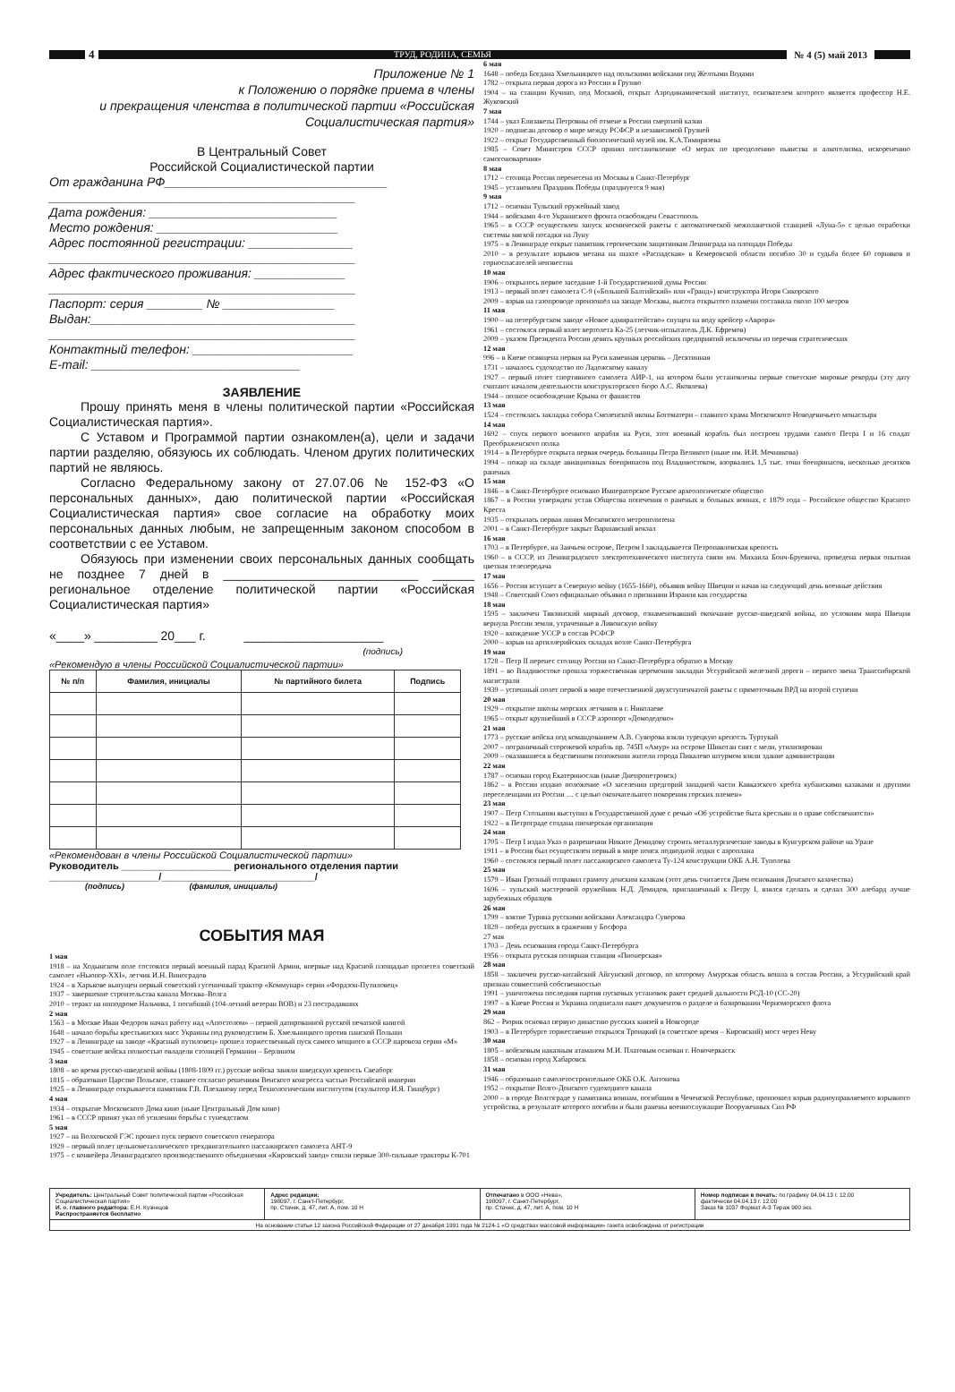4
ТРУД, РОДИНА, СЕМЬЯ
№ 4 (5) май 2013
Приложение № 1
к Положению о порядке приема в члены
и прекращения членства в политической партии «Российская Социалистическая партия»
В Центральный Совет
Российской Социалистической партии
От гражданина РФ________________________________
____________________________________________
Дата рождения: ___________________________
Место рождения: __________________________
Адрес постоянной регистрации: _______________
____________________________________________
Адрес фактического проживания: _____________
____________________________________________
Паспорт: серия ________ № ________________
Выдан:______________________________________
____________________________________________
Контактный телефон: _______________________
E-mail: ______________________________
ЗАЯВЛЕНИЕ
Прошу принять меня в члены политической партии «Российская Социалистическая партия».
С Уставом и Программой партии ознакомлен(а), цели и задачи партии разделяю, обязуюсь их соблюдать. Членом других политических партий не являюсь.
Согласно Федеральному закону от 27.07.06 № 152-ФЗ «О персональных данных», даю политической партии «Российская Социалистическая партия» свое согласие на обработку моих персональных данных любым, не запрещенным законом способом в соответствии с ее Уставом.
Обязуюсь при изменении своих персональных данных сообщать не позднее 7 дней в ____________________________ ______ региональное отделение политической партии «Российская Социалистическая партия»
«____» _________ 20___ г. ____________________
(подпись)
«Рекомендую в члены Российской Социалистической партии»
| № п/п | Фамилия, инициалы | № партийного билета | Подпись |
| --- | --- | --- | --- |
«Рекомендован в члены Российской Социалистической партии»
Руководитель ____________________ регионального отделения партии
____________________/____________________________/
(подпись) (фамилия, инициалы)
СОБЫТИЯ МАЯ
1 мая
1918 – на Ходынском поле состоялся первый военный парад Красной Армии, впервые над Красной площадью пролетел советский самолет «Ньюпор-XXI», летчик И.Н. Виноградов
1924 – в Харькове выпущен первый советский гусеничный трактор «Коммунар» серии «Фордзон-Путиловец»
1937 – завершение строительства канала Москва–Волга
2010 – теракт на ипподроме Нальчика, 1 погибший (104-летний ветеран ВОВ) и 23 пострадавших
2 мая
1563 – в Москве Иван Федоров начал работу над «Апостолом» – первой датированной русской печатной книгой
1648 – начало борьбы крестьянских масс Украины под руководством Б. Хмельницкого против панской Польши
1927 – в Ленинграде на заводе «Красный путиловец» прошел торжественный пуск самого мощного в СССР паровоза серии «М»
1945 – советские войска полностью овладели столицей Германии – Берлином
3 мая
1808 – во время русско-шведской войны (1808-1809 гг.) русские войска заняли шведскую крепость Свеаборг
1815 – образовано Царство Польское, ставшее согласно решениям Венского конгресса частью Российской империи
1925 – в Ленинграде открывается памятник Г.В. Плеханову перед Технологическим институтом (скульптор И.Я. Гинцбург)
4 мая
1934 – открытие Московского Дома кино (ныне Центральный Дом кино)
1961 – в СССР принят указ об усилении борьбы с тунеядством
5 мая
1927 – на Волховской ГЭС прошел пуск первого советского генератора
1929 – первый полет цельнометаллического трехдвигательного пассажирского самолета АНТ-9
1975 – с конвейера Ленинградского производственного объединения «Кировский завод» сошли первые 300-сильные тракторы К-701
6 мая
1648 – победа Богдана Хмельницкого над польскими войсками под Желтыми Водами
1782 – открыта первая дорога из России в Грузию
1904 – на станции Кучино, под Москвой, открыт Аэродинамический институт, основателем которого является профессор Н.Е. Жуковский
7 мая
1744 – указ Елизаветы Петровны об отмене в России смертной казни
1920 – подписан договор о мире между РСФСР и независимой Грузией
1922 – открыт Государственный биологический музей им. К.А.Тимирязева
1985 – Совет Министров СССР принял постановление «О мерах по преодолению пьянства и алкоголизма, искоренению самогоноварения»
8 мая
1712 – столица России перенесена из Москвы в Санкт-Петербург
1945 – установлен Праздник Победы (празднуется 9 мая)
9 мая
1712 – основан Тульский оружейный завод
1944 – войсками 4-го Украинского фронта освобожден Севастополь
1965 – в СССР осуществлен запуск космической ракеты с автоматической межпланетной станцией «Луна-5» с целью отработки системы мягкой посадки на Луну
1975 – в Ленинграде открыт памятник героическим защитникам Ленинграда на площади Победы
2010 – в результате взрывов метана на шахте «Распадская» в Кемеровской области погибло 30 и судьба более 60 горняков и горноспасателей неизвестна
10 мая
1906 – открылось первое заседание 1-й Государственной думы России
1913 – первый полет самолета С-9 («Большой Балтийский» или «Гранд») конструктора Игоря Сикорского
2009 – взрыв на газопроводе произошёл на западе Москвы, высота открытого пламени составила около 100 метров
11 мая
1900 – на петербургском заводе «Новое адмиралтейство» спущен на воду крейсер «Аврора»
1961 – состоялся первый взлет вертолета Ка-25 (летчик-испытатель Д.К. Ефремов)
2009 – указом Президента России девять крупных российских предприятий исключены из перечня стратегических
12 мая
996 – в Киеве освящена первая на Руси каменная церковь – Десятинная
1731 – началось судоходство по Ладожскому каналу
1927 – первый полет спортивного самолета АИР-1, на котором были установлены первые советские мировые рекорды (эту дату считают началом деятельности конструкторского бюро А.С. Яковлева)
1944 – полное освобождение Крыма от фашистов
13 мая
1524 – состоялась закладка собора Смоленской иконы Богоматери – главного храма Московского Новодевичьего монастыря
14 мая
1692 – спуск первого военного корабля на Руси, этот военный корабль был построен трудами самого Петра I и 16 солдат Преображенского полка
1914 – в Петербурге открыта первая очередь больницы Петра Великого (ныне им. И.И. Мечникова)
1994 – пожар на складе авиационных боеприпасов под Владивостоком, взорвались 1,5 тыс. тонн боеприпасов, несколько десятков раненых
15 мая
1846 – в Санкт-Петербурге основано Императорское Русское археологическое общество
1867 – в России утвержден устав Общества попечения о раненых и больных воинах, с 1879 года – Российское общество Красного Креста
1935 – открылась первая линия Московского метрополитена
2001 – в Санкт-Петербурге закрыт Варшавский вокзал
16 мая
1703 – в Петербурге, на Заячьем острове, Петром I закладывается Петропавловская крепость
1960 – в СССР, из Ленинградского электротехнического института связи им. Михаила Бонч-Бруевича, проведена первая опытная цветная телепередача
17 мая
1656 – Россия вступает в Северную войну (1655-1660), объявив войну Швеции и начав на следующий день военные действия
1948 – Советский Союз официально объявил о признании Израиля как государства
18 мая
1595 – заключен Тявзинский мирный договор, ознаменовавший окончание русско-шведской войны, по условиям мира Швеция вернула России земли, утраченные в Ливонскую войну
1920 – вхождение УССР в состав РСФСР
2000 – взрыв на артиллерийских складах возле Санкт-Петербурга
19 мая
1728 – Петр II перенес столицу России из Санкт-Петербурга обратно в Москву
1891 – во Владивостоке прошла торжественная церемония закладки Уссурийской железной дороги – первого звена Транссибирской магистрали
1939 – успешный полет первой в мире отечественной двухступенчатой ракеты с прямоточным ВРД на второй ступени
20 мая
1929 – открытие школы морских летчиков в г. Николаеве
1965 – открыт крупнейший в СССР аэропорт «Домодедово»
21 мая
1773 – русские войска под командованием А.В. Суворова взяли турецкую крепость Туртукай
2007 – пограничный сторожевой корабль пр. 745П «Амур» на острове Шикотан снят с мели, утилизирован
2009 – оказавшиеся в бедственном положении жители города Пикалево штурмом взяли здание администрации
22 мая
1787 – основан город Екатеринослав (ныне Днепропетровск)
1862 – в России издано положение «О заселении предгорий западной части Кавказского хребта кубанскими казаками и другими переселенцами из России … с целью окончательного покорения горских племен»
23 мая
1907 – Петр Столыпин выступил в Государственной думе с речью «Об устройстве быта крестьян и о праве собственности»
1922 – в Петрограде создана пионерская организация
24 мая
1705 – Петр I издал Указ о разрешении Никите Демидову строить металлургические заводы в Кунгурском районе на Урале
1911 – в России был осуществлен первый в мире поиск подводной лодки с аэроплана
1960 – состоялся первый полет пассажирского самолета Ту-124 конструкции ОКБ А.Н. Туполева
25 мая
1579 – Иван Грозный отправил грамоту донским казакам (этот день считается Днем основания Донского казачества)
1696 – тульский мастеровой оружейник Н.Д. Демидов, приглашенный к Петру I, взялся сделать и сделал 300 алебард лучше зарубежных образцов
26 мая
1799 – взятие Турина русскими войсками Александра Суворова
1829 – победа русских в сражении у Босфора
27 мая
1703 – День основания города Санкт-Петербурга
1956 – открыта русская полярная станция «Пионерская»
28 мая
1858 – заключен русско-китайский Айгунский договор, по которому Амурская область вошла в состав России, а Уссурийский край признан совместной собственностью
1991 – уничтожена последняя партия пусковых установок ракет средней дальности РСД-10 (СС-20)
1997 – в Киеве Россия и Украина подписали пакет документов о разделе и базировании Черноморского флота
29 мая
862 – Рюрик основал первую династию русских князей в Новгороде
1903 – в Петербурге торжественно открылся Троицкий (в советское время – Кировский) мост через Неву
30 мая
1805 – войсковым наказным атаманом М.И. Платовым основан г. Новочеркасск
1858 – основан город Хабаровск
31 мая
1946 – образовано самолетостроительное ОКБ О.К. Антонова
1952 – открытие Волго-Донского судоходного канала
2000 – в городе Волгограде у памятника воинам, погибшим в Чеченской Республике, произошел взрыв радиоуправляемого взрывного устройства, в результате которого погибли и были ранены военнослужащие Вооруженных Сил РФ
Учредитель: Центральный Совет политической партии «Российская Социалистическая партия»
И. о. главного редактора: Е.Н. Кузнецов
Распространяется бесплатно
Адрес редакции:
198097, г. Санкт-Петербург,
пр. Стачек, д. 47, лит. А, пом. 10 Н
Отпечатано в ООО «Нева»,
198097, г. Санкт-Петербург,
пр. Стачек, д. 47, лит. А, пом. 10 Н
Номер подписан в печать: по графику 04.04.13 г. 12.00
фактически 04.04.13 г. 12.00
Заказ № 1037 Формат А-3 Тираж 900 экз.
На основании статьи 12 закона Российской Федерации от 27 декабря 1991 года № 2124-1 «О средствах массовой информации» газета освобождена от регистрации